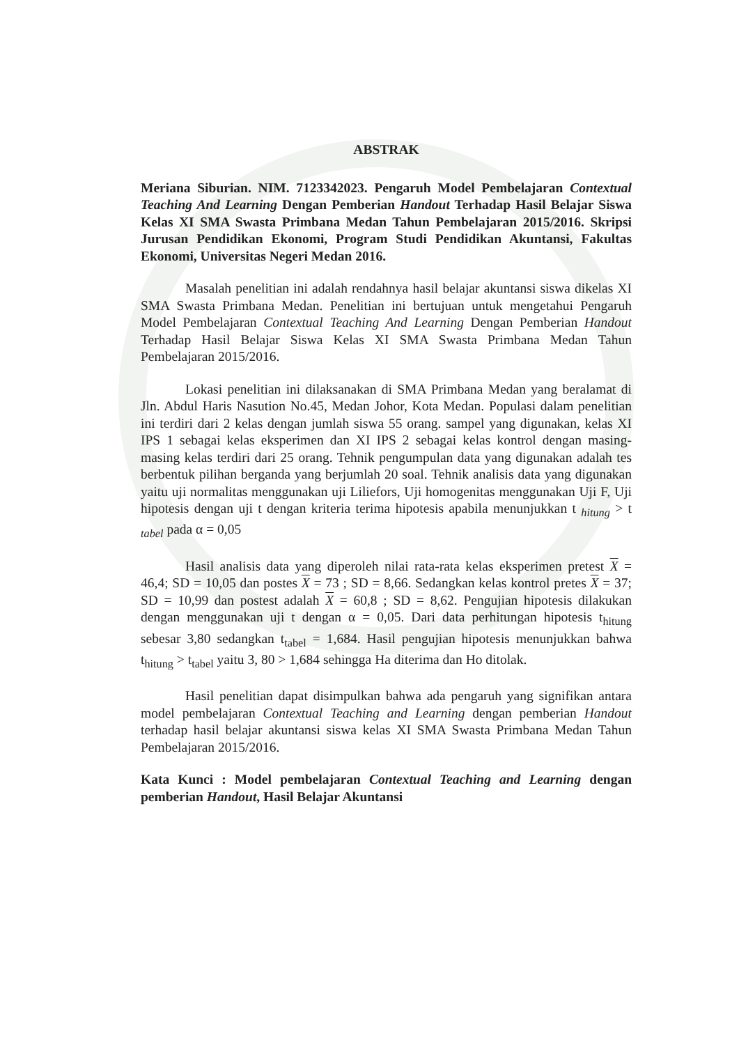ABSTRAK
Meriana Siburian. NIM. 7123342023. Pengaruh Model Pembelajaran Contextual Teaching And Learning Dengan Pemberian Handout Terhadap Hasil Belajar Siswa Kelas XI SMA Swasta Primbana Medan Tahun Pembelajaran 2015/2016. Skripsi Jurusan Pendidikan Ekonomi, Program Studi Pendidikan Akuntansi, Fakultas Ekonomi, Universitas Negeri Medan 2016.
Masalah penelitian ini adalah rendahnya hasil belajar akuntansi siswa dikelas XI SMA Swasta Primbana Medan. Penelitian ini bertujuan untuk mengetahui Pengaruh Model Pembelajaran Contextual Teaching And Learning Dengan Pemberian Handout Terhadap Hasil Belajar Siswa Kelas XI SMA Swasta Primbana Medan Tahun Pembelajaran 2015/2016.
Lokasi penelitian ini dilaksanakan di SMA Primbana Medan yang beralamat di Jln. Abdul Haris Nasution No.45, Medan Johor, Kota Medan. Populasi dalam penelitian ini terdiri dari 2 kelas dengan jumlah siswa 55 orang. sampel yang digunakan, kelas XI IPS 1 sebagai kelas eksperimen dan XI IPS 2 sebagai kelas kontrol dengan masing-masing kelas terdiri dari 25 orang. Tehnik pengumpulan data yang digunakan adalah tes berbentuk pilihan berganda yang berjumlah 20 soal. Tehnik analisis data yang digunakan yaitu uji normalitas menggunakan uji Liliefors, Uji homogenitas menggunakan Uji F, Uji hipotesis dengan uji t dengan kriteria terima hipotesis apabila menunjukkan t <sub>hitung</sub> > t <sub>tabel</sub> pada α = 0,05
Hasil analisis data yang diperoleh nilai rata-rata kelas eksperimen pretest X = 46,4; SD = 10,05 dan postes X = 73 ; SD = 8,66. Sedangkan kelas kontrol pretes X = 37; SD = 10,99 dan postest adalah X = 60,8 ; SD = 8,62. Pengujian hipotesis dilakukan dengan menggunakan uji t dengan α = 0,05. Dari data perhitungan hipotesis t<sub>hitung</sub> sebesar 3,80 sedangkan t<sub>tabel</sub> = 1,684. Hasil pengujian hipotesis menunjukkan bahwa t<sub>hitung</sub> > t<sub>tabel</sub> yaitu 3, 80 > 1,684 sehingga Ha diterima dan Ho ditolak.
Hasil penelitian dapat disimpulkan bahwa ada pengaruh yang signifikan antara model pembelajaran Contextual Teaching and Learning dengan pemberian Handout terhadap hasil belajar akuntansi siswa kelas XI SMA Swasta Primbana Medan Tahun Pembelajaran 2015/2016.
Kata Kunci : Model pembelajaran Contextual Teaching and Learning dengan pemberian Handout, Hasil Belajar Akuntansi